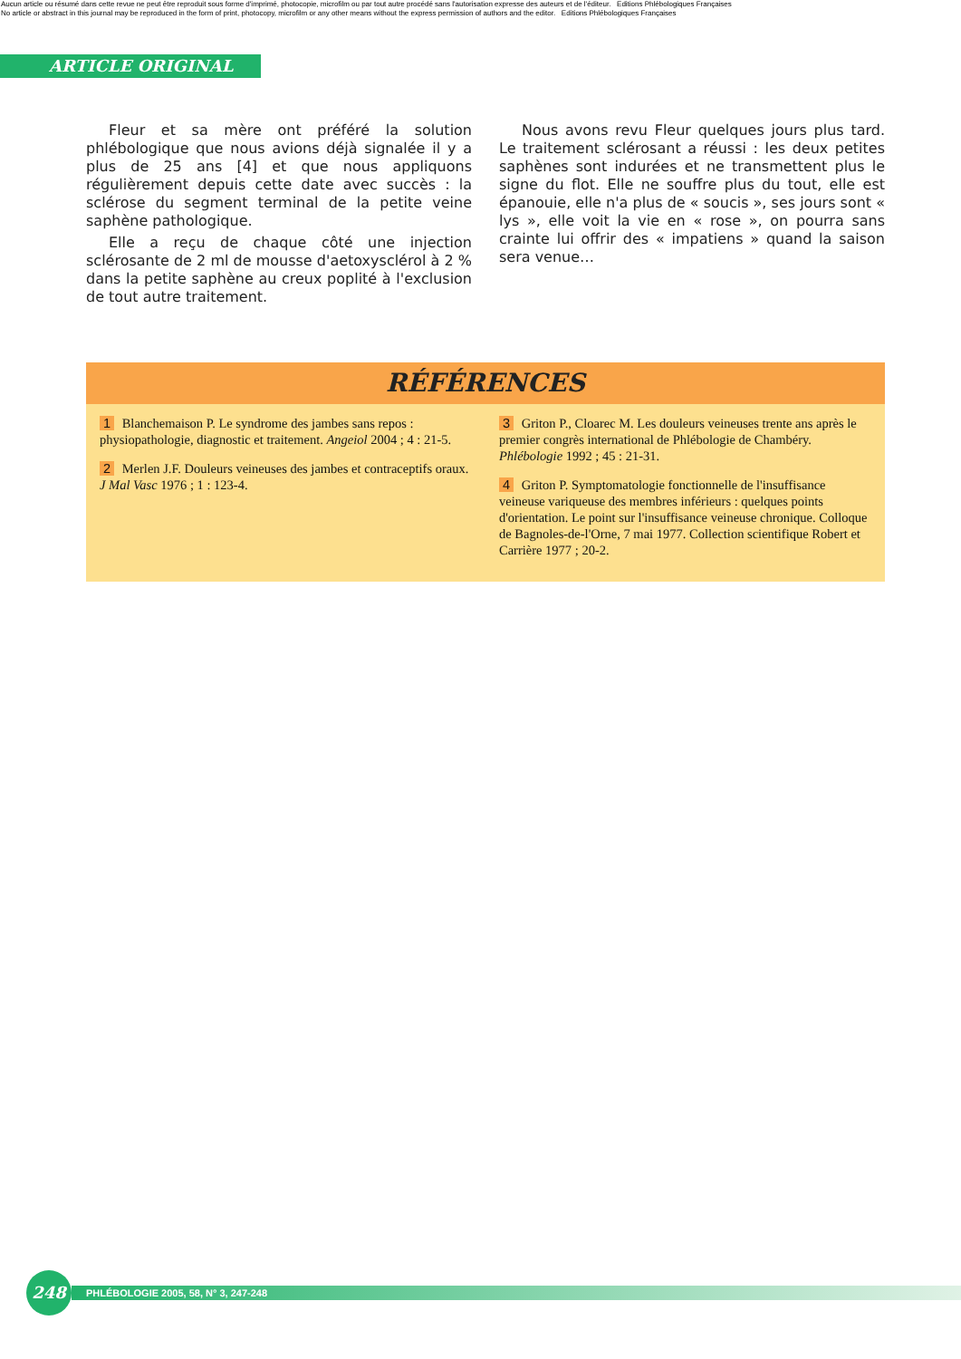Aucun article ou résumé dans cette revue ne peut être reproduit sous forme d'imprimé, photocopie, microfilm ou par tout autre procédé sans l'autorisation expresse des auteurs et de l'éditeur. Editions Phlébologiques Françaises
No article or abstract in this journal may be reproduced in the form of print, photocopy, microfilm or any other means without the express permission of authors and the editor. Editions Phlébologiques Françaises
ARTICLE ORIGINAL
Fleur et sa mère ont préféré la solution phlébologique que nous avions déjà signalée il y a plus de 25 ans [4] et que nous appliquons régulièrement depuis cette date avec succès : la sclérose du segment terminal de la petite veine saphène pathologique.
Elle a reçu de chaque côté une injection sclérosante de 2 ml de mousse d'aetoxysclérol à 2 % dans la petite saphène au creux poplité à l'exclusion de tout autre traitement.
Nous avons revu Fleur quelques jours plus tard. Le traitement sclérosant a réussi : les deux petites saphènes sont indurées et ne transmettent plus le signe du flot. Elle ne souffre plus du tout, elle est épanouie, elle n'a plus de « soucis », ses jours sont « lys », elle voit la vie en « rose », on pourra sans crainte lui offrir des « impatiens » quand la saison sera venue…
RÉFÉRENCES
1 Blanchemaison P. Le syndrome des jambes sans repos : physiopathologie, diagnostic et traitement. Angeiol 2004 ; 4 : 21-5.
2 Merlen J.F. Douleurs veineuses des jambes et contraceptifs oraux. J Mal Vasc 1976 ; 1 : 123-4.
3 Griton P., Cloarec M. Les douleurs veineuses trente ans après le premier congrès international de Phlébologie de Chambéry. Phlébologie 1992 ; 45 : 21-31.
4 Griton P. Symptomatologie fonctionnelle de l'insuffisance veineuse variqueuse des membres inférieurs : quelques points d'orientation. Le point sur l'insuffisance veineuse chronique. Colloque de Bagnoles-de-l'Orne, 7 mai 1977. Collection scientifique Robert et Carrière 1977 ; 20-2.
248
PHLÉBOLOGIE 2005, 58, N° 3, 247-248